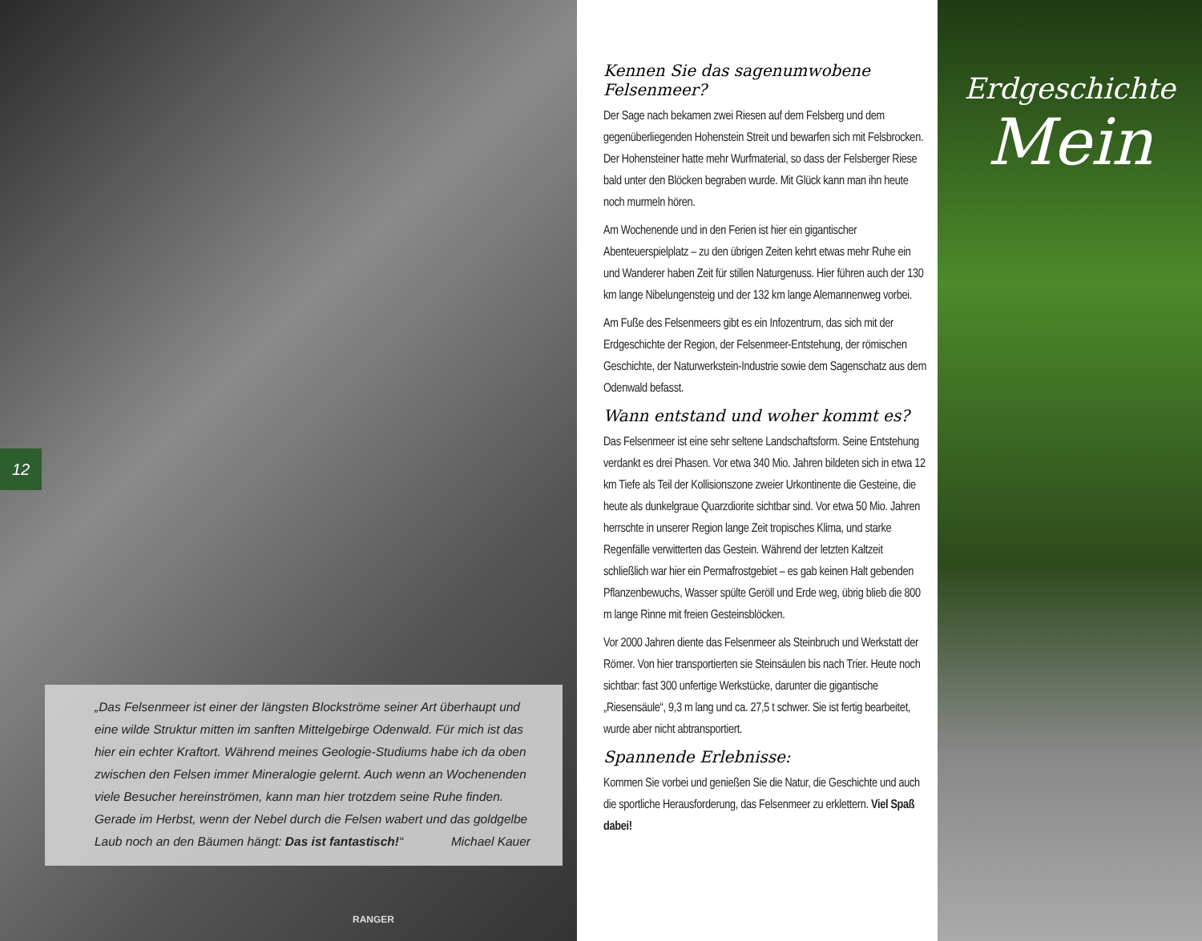12
„Das Felsenmeer ist einer der längsten Blockströme seiner Art überhaupt und eine wilde Struktur mitten im sanften Mittelgebirge Odenwald. Für mich ist das hier ein echter Kraftort. Während meines Geologie-Studiums habe ich da oben zwischen den Felsen immer Mineralogie gelernt. Auch wenn an Wochenenden viele Besucher hereinströmen, kann man hier trotzdem seine Ruhe finden. Gerade im Herbst, wenn der Nebel durch die Felsen wabert und das goldgelbe Laub noch an den Bäumen hängt: Das ist fantastisch!“ Michael Kauer
RANGER
Kennen Sie das sagenumwobene Felsenmeer?
Der Sage nach bekamen zwei Riesen auf dem Felsberg und dem gegenüberliegenden Hohenstein Streit und bewarfen sich mit Felsbrocken. Der Hohensteiner hatte mehr Wurfmaterial, so dass der Felsberger Riese bald unter den Blöcken begraben wurde. Mit Glück kann man ihn heute noch murmeln hören.
Am Wochenende und in den Ferien ist hier ein gigantischer Abenteuerspielplatz – zu den übrigen Zeiten kehrt etwas mehr Ruhe ein und Wanderer haben Zeit für stillen Naturgenuss. Hier führen auch der 130 km lange Nibelungensteig und der 132 km lange Alemannenweg vorbei.
Am Fuße des Felsenmeers gibt es ein Infozentrum, das sich mit der Erdgeschichte der Region, der Felsenmeer-Entstehung, der römischen Geschichte, der Naturwerkstein-Industrie sowie dem Sagenschatz aus dem Odenwald befasst.
Wann entstand und woher kommt es?
Das Felsenmeer ist eine sehr seltene Landschaftsform. Seine Entstehung verdankt es drei Phasen. Vor etwa 340 Mio. Jahren bildeten sich in etwa 12 km Tiefe als Teil der Kollisionszone zweier Urkontinente die Gesteine, die heute als dunkelgraue Quarzdiorite sichtbar sind. Vor etwa 50 Mio. Jahren herrschte in unserer Region lange Zeit tropisches Klima, und starke Regenfälle verwitterten das Gestein. Während der letzten Kaltzeit schließlich war hier ein Permafrostgebiet – es gab keinen Halt gebenden Pflanzenbewuchs, Wasser spülte Geröll und Erde weg, übrig blieb die 800 m lange Rinne mit freien Gesteinsblöcken.
Vor 2000 Jahren diente das Felsenmeer als Steinbruch und Werkstatt der Römer. Von hier transportierten sie Steinsäulen bis nach Trier. Heute noch sichtbar: fast 300 unfertige Werkstücke, darunter die gigantische „Riesensäule“, 9,3 m lang und ca. 27,5 t schwer. Sie ist fertig bearbeitet, wurde aber nicht abtransportiert.
Spannende Erlebnisse:
Kommen Sie vorbei und genießen Sie die Natur, die Geschichte und auch die sportliche Herausforderung, das Felsenmeer zu erklettern. Viel Spaß dabei!
Erdgeschichte
Mein